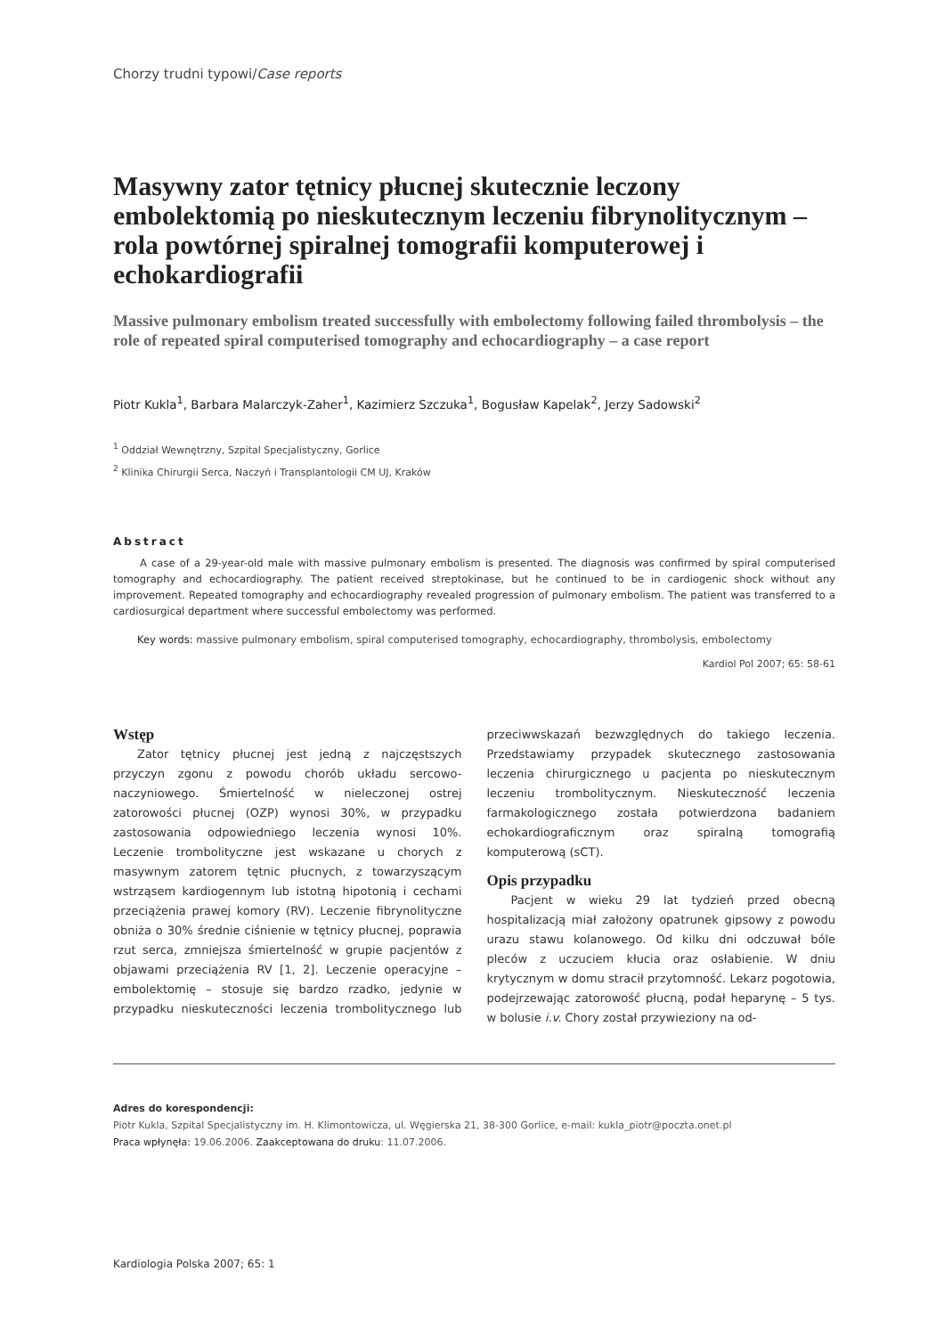Chorzy trudni typowi/Case reports
Masywny zator tętnicy płucnej skutecznie leczony embolektomią po nieskutecznym leczeniu fibrynolitycznym – rola powtórnej spiralnej tomografii komputerowej i echokardiografii
Massive pulmonary embolism treated successfully with embolectomy following failed thrombolysis – the role of repeated spiral computerised tomography and echocardiography – a case report
Piotr Kukla<sup>1</sup>, Barbara Malarczyk-Zaher<sup>1</sup>, Kazimierz Szczuka<sup>1</sup>, Bogusław Kapelak<sup>2</sup>, Jerzy Sadowski<sup>2</sup>
<sup>1</sup> Oddział Wewnętrzny, Szpital Specjalistyczny, Gorlice
<sup>2</sup> Klinika Chirurgii Serca, Naczyń i Transplantologii CM UJ, Kraków
Abstract
A case of a 29-year-old male with massive pulmonary embolism is presented. The diagnosis was confirmed by spiral computerised tomography and echocardiography. The patient received streptokinase, but he continued to be in cardiogenic shock without any improvement. Repeated tomography and echocardiography revealed progression of pulmonary embolism. The patient was transferred to a cardiosurgical department where successful embolectomy was performed.
Key words: massive pulmonary embolism, spiral computerised tomography, echocardiography, thrombolysis, embolectomy
Kardiol Pol 2007; 65: 58-61
Wstęp
Zator tętnicy płucnej jest jedną z najczęstszych przyczyn zgonu z powodu chorób układu sercowo-naczyniowego. Śmiertelność w nieleczonej ostrej zatorowości płucnej (OZP) wynosi 30%, w przypadku zastosowania odpowiedniego leczenia wynosi 10%. Leczenie trombolityczne jest wskazane u chorych z masywnym zatorem tętnic płucnych, z towarzyszącym wstrząsem kardiogennym lub istotną hipotonią i cechami przeciążenia prawej komory (RV). Leczenie fibrynolityczne obniża o 30% średnie ciśnienie w tętnicy płucnej, poprawia rzut serca, zmniejsza śmiertelność w grupie pacjentów z objawami przeciążenia RV [1, 2]. Leczenie operacyjne – embolektomię – stosuje się bardzo rzadko, jedynie w przypadku nieskuteczności leczenia trombolitycznego lub przeciwwskazań bezwzględnych do takiego leczenia. Przedstawiamy przypadek skutecznego zastosowania leczenia chirurgicznego u pacjenta po nieskutecznym leczeniu trombolitycznym. Nieskuteczność leczenia farmakologicznego została potwierdzona badaniem echokardiograficznym oraz spiralną tomografią komputerową (sCT).
Opis przypadku
Pacjent w wieku 29 lat tydzień przed obecną hospitalizacją miał założony opatrunek gipsowy z powodu urazu stawu kolanowego. Od kilku dni odczuwał bóle pleców z uczuciem kłucia oraz osłabienie. W dniu krytycznym w domu stracił przytomność. Lekarz pogotowia, podejrzewając zatorowość płucną, podał heparynę – 5 tys. w bolusie i.v. Chory został przywieziony na od-
Adres do korespondencji:
Piotr Kukla, Szpital Specjalistyczny im. H. Klimontowicza, ul. Węgierska 21, 38-300 Gorlice, e-mail: kukla_piotr@poczta.onet.pl
Praca wpłynęła: 19.06.2006. Zaakceptowana do druku: 11.07.2006.
Kardiologia Polska 2007; 65: 1